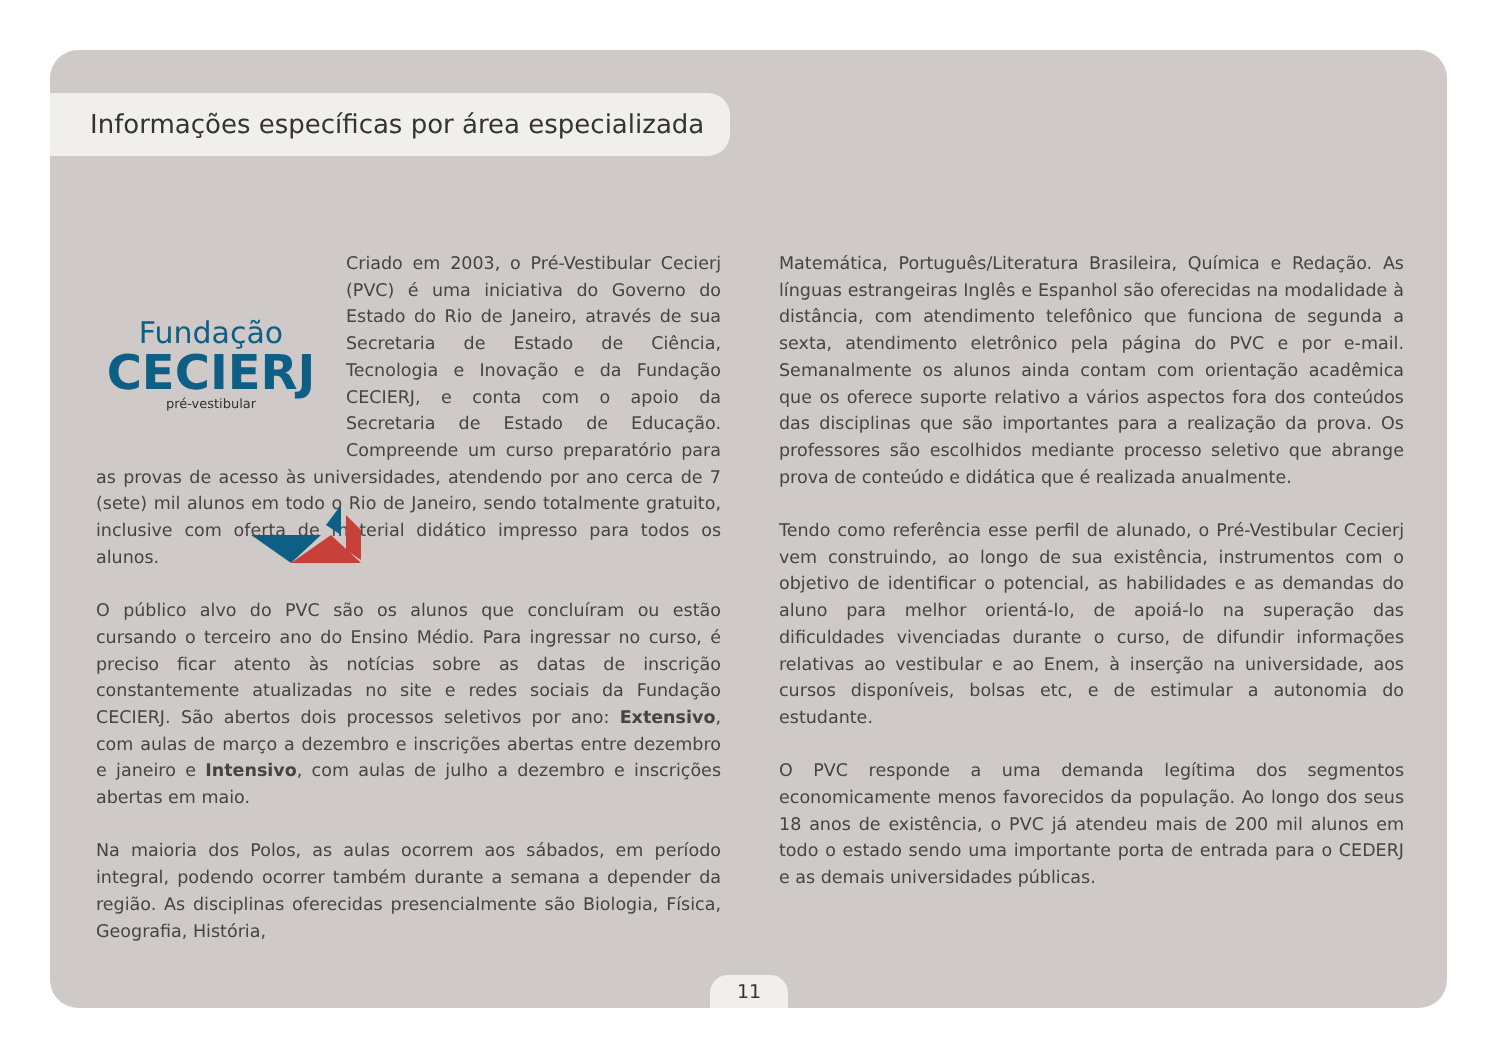Informações específicas por área especializada
Fundação
CECIERJ
pré-vestibular
Criado em 2003, o Pré-Vestibular Cecierj (PVC) é uma iniciativa do Governo do Estado do Rio de Janeiro, através de sua Secretaria de Estado de Ciência, Tecnologia e Inovação e da Fundação CECIERJ, e conta com o apoio da Secretaria de Estado de Educação. Compreende um curso preparatório para as provas de acesso às universidades, atendendo por ano cerca de 7 (sete) mil alunos em todo o Rio de Janeiro, sendo totalmente gratuito, inclusive com oferta de material didático impresso para todos os alunos.
O público alvo do PVC são os alunos que concluíram ou estão cursando o terceiro ano do Ensino Médio. Para ingressar no curso, é preciso ficar atento às notícias sobre as datas de inscrição constantemente atualizadas no site e redes sociais da Fundação CECIERJ. São abertos dois processos seletivos por ano: Extensivo, com aulas de março a dezembro e inscrições abertas entre dezembro e janeiro e Intensivo, com aulas de julho a dezembro e inscrições abertas em maio.
Na maioria dos Polos, as aulas ocorrem aos sábados, em período integral, podendo ocorrer também durante a semana a depender da região. As disciplinas oferecidas presencialmente são Biologia, Física, Geografia, História,
Matemática, Português/Literatura Brasileira, Química e Redação. As línguas estrangeiras Inglês e Espanhol são oferecidas na modalidade à distância, com atendimento telefônico que funciona de segunda a sexta, atendimento eletrônico pela página do PVC e por e-mail. Semanalmente os alunos ainda contam com orientação acadêmica que os oferece suporte relativo a vários aspectos fora dos conteúdos das disciplinas que são importantes para a realização da prova. Os professores são escolhidos mediante processo seletivo que abrange prova de conteúdo e didática que é realizada anualmente.
Tendo como referência esse perfil de alunado, o Pré-Vestibular Cecierj vem construindo, ao longo de sua existência, instrumentos com o objetivo de identificar o potencial, as habilidades e as demandas do aluno para melhor orientá-lo, de apoiá-lo na superação das dificuldades vivenciadas durante o curso, de difundir informações relativas ao vestibular e ao Enem, à inserção na universidade, aos cursos disponíveis, bolsas etc, e de estimular a autonomia do estudante.
O PVC responde a uma demanda legítima dos segmentos economicamente menos favorecidos da população. Ao longo dos seus 18 anos de existência, o PVC já atendeu mais de 200 mil alunos em todo o estado sendo uma importante porta de entrada para o CEDERJ e as demais universidades públicas.
11